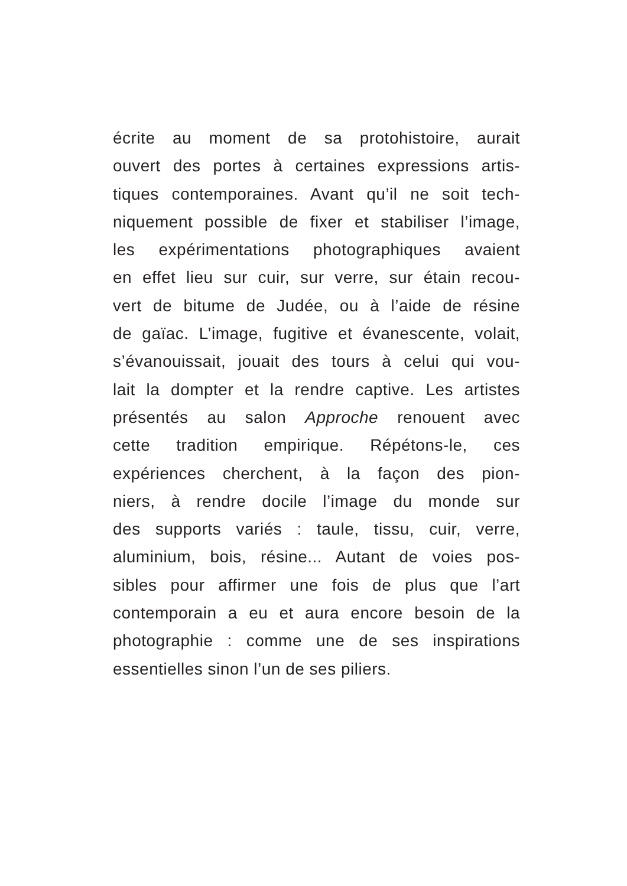écrite au moment de sa protohistoire, aurait
ouvert des portes à certaines expressions artis-
tiques contemporaines. Avant qu’il ne soit tech-
niquement possible de fixer et stabiliser l’image,
les expérimentations photographiques avaient
en effet lieu sur cuir, sur verre, sur étain recou-
vert de bitume de Judée, ou à l’aide de résine
de gaïac. L’image, fugitive et évanescente, volait,
s’évanouissait, jouait des tours à celui qui vou-
lait la dompter et la rendre captive. Les artistes
présentés au salon Approche renouent avec
cette tradition empirique. Répétons-le, ces
expériences cherchent, à la façon des pion-
niers, à rendre docile l’image du monde sur
des supports variés : taule, tissu, cuir, verre,
aluminium, bois, résine... Autant de voies pos-
sibles pour affirmer une fois de plus que l’art
contemporain a eu et aura encore besoin de la
photographie : comme une de ses inspirations
essentielles sinon l’un de ses piliers.